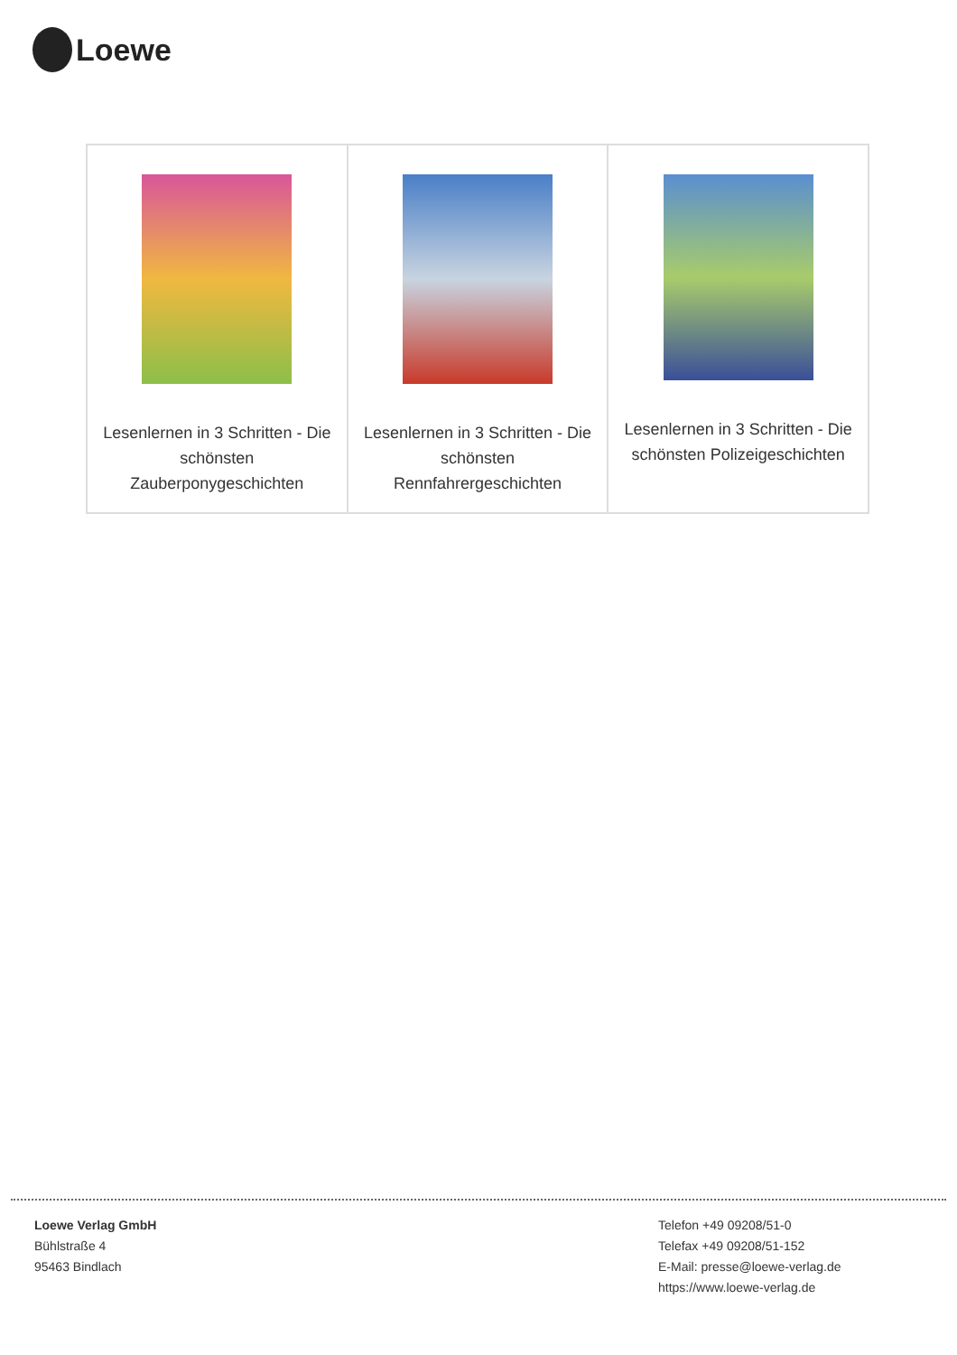Loewe
| Lesenlernen in 3 Schritten - Die schönsten Zauberponygeschichten | Lesenlernen in 3 Schritten - Die schönsten Rennfahrergeschichten | Lesenlernen in 3 Schritten - Die schönsten Polizeigeschichten |
Loewe Verlag GmbH
Bühlstraße 4
95463 Bindlach
Telefon +49 09208/51-0
Telefax +49 09208/51-152
E-Mail: presse@loewe-verlag.de
https://www.loewe-verlag.de